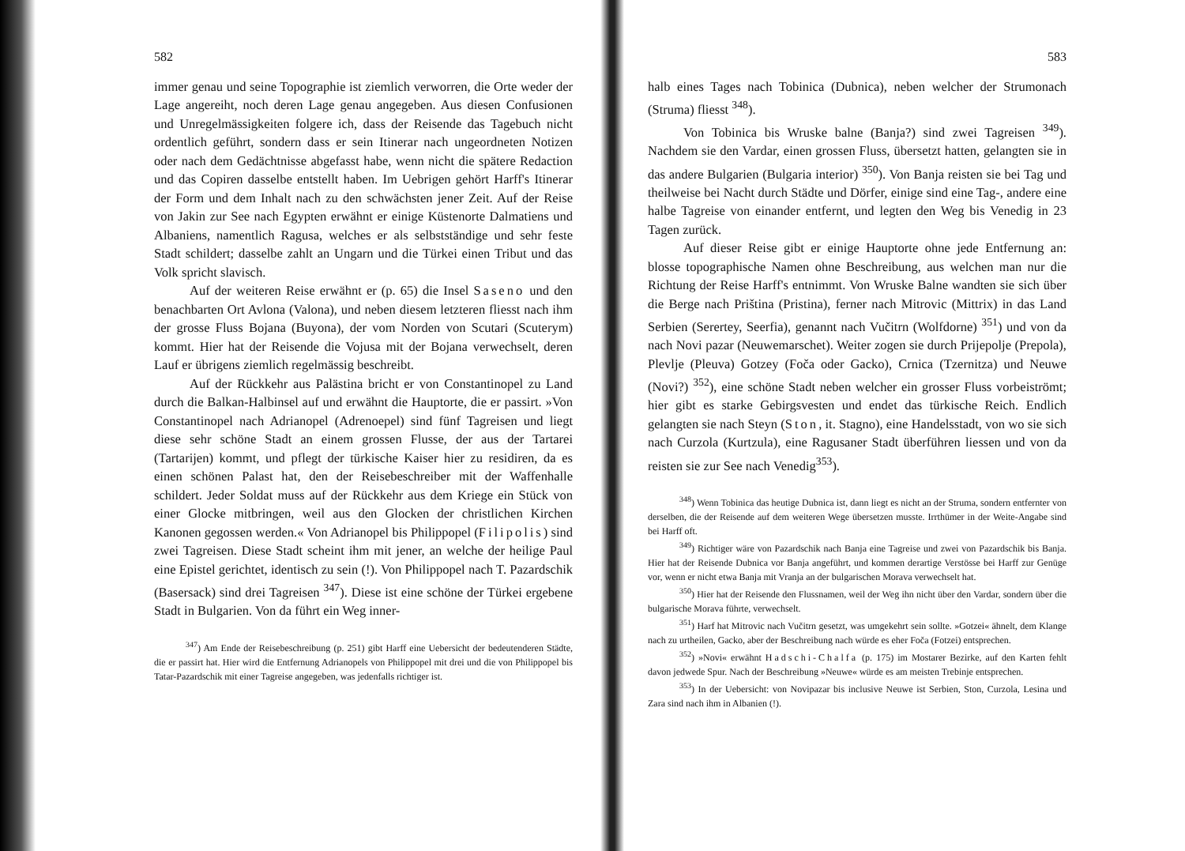582
immer genau und seine Topographie ist ziemlich verworren, die Orte weder der Lage angereiht, noch deren Lage genau angegeben. Aus diesen Confusionen und Unregelmässigkeiten folgere ich, dass der Reisende das Tagebuch nicht ordentlich geführt, sondern dass er sein Itinerar nach ungeordneten Notizen oder nach dem Gedächtnisse abgefasst habe, wenn nicht die spätere Redaction und das Copiren dasselbe entstellt haben. Im Uebrigen gehört Harff's Itinerar der Form und dem Inhalt nach zu den schwächsten jener Zeit. Auf der Reise von Jakin zur See nach Egypten erwähnt er einige Küstenorte Dalmatiens und Albaniens, namentlich Ragusa, welches er als selbstständige und sehr feste Stadt schildert; dasselbe zahlt an Ungarn und die Türkei einen Tribut und das Volk spricht slavisch.
Auf der weiteren Reise erwähnt er (p. 65) die Insel Saseno und den benachbarten Ort Avlona (Valona), und neben diesem letzteren fliesst nach ihm der grosse Fluss Bojana (Buyona), der vom Norden von Scutari (Scuterym) kommt. Hier hat der Reisende die Vojusa mit der Bojana verwechselt, deren Lauf er übrigens ziemlich regelmässig beschreibt.
Auf der Rückkehr aus Palästina bricht er von Constantinopel zu Land durch die Balkan-Halbinsel auf und erwähnt die Hauptorte, die er passirt. »Von Constantinopel nach Adrianopel (Adrenoepel) sind fünf Tagreisen und liegt diese sehr schöne Stadt an einem grossen Flusse, der aus der Tartarei (Tartarijen) kommt, und pflegt der türkische Kaiser hier zu residiren, da es einen schönen Palast hat, den der Reisebeschreiber mit der Waffenhalle schildert. Jeder Soldat muss auf der Rückkehr aus dem Kriege ein Stück von einer Glocke mitbringen, weil aus den Glocken der christlichen Kirchen Kanonen gegossen werden.« Von Adrianopel bis Philippopel (Filipolis) sind zwei Tagreisen. Diese Stadt scheint ihm mit jener, an welche der heilige Paul eine Epistel gerichtet, identisch zu sein (!). Von Philippopel nach T. Pazardschik (Basersack) sind drei Tagreisen <sup>347</sup>). Diese ist eine schöne der Türkei ergebene Stadt in Bulgarien. Von da führt ein Weg inner-
<sup>347</sup>) Am Ende der Reisebeschreibung (p. 251) gibt Harff eine Uebersicht der bedeutenderen Städte, die er passirt hat. Hier wird die Entfernung Adrianopels von Philippopel mit drei und die von Philippopel bis Tatar-Pazardschik mit einer Tagreise angegeben, was jedenfalls richtiger ist.
583
halb eines Tages nach Tobinica (Dubnica), neben welcher der Strumonach (Struma) fliesst <sup>348</sup>).
Von Tobinica bis Wruske balne (Banja?) sind zwei Tagreisen <sup>349</sup>). Nachdem sie den Vardar, einen grossen Fluss, übersetzt hatten, gelangten sie in das andere Bulgarien (Bulgaria interior) <sup>350</sup>). Von Banja reisten sie bei Tag und theilweise bei Nacht durch Städte und Dörfer, einige sind eine Tag-, andere eine halbe Tagreise von einander entfernt, und legten den Weg bis Venedig in 23 Tagen zurück.
Auf dieser Reise gibt er einige Hauptorte ohne jede Entfernung an: blosse topographische Namen ohne Beschreibung, aus welchen man nur die Richtung der Reise Harff's entnimmt. Von Wruske Balne wandten sie sich über die Berge nach Priština (Pristina), ferner nach Mitrovic (Mittrix) in das Land Serbien (Serertey, Seerfia), genannt nach Vučitrn (Wolfdorne) <sup>351</sup>) und von da nach Novi pazar (Neuwemarschet). Weiter zogen sie durch Prijepolje (Prepola), Plevlje (Pleuva) Gotzey (Foča oder Gacko), Crnica (Tzernitza) und Neuwe (Novi?) <sup>352</sup>), eine schöne Stadt neben welcher ein grosser Fluss vorbeiströmt; hier gibt es starke Gebirgsvesten und endet das türkische Reich. Endlich gelangten sie nach Steyn (Ston, it. Stagno), eine Handelsstadt, von wo sie sich nach Curzola (Kurtzula), eine Ragusaner Stadt überführen liessen und von da reisten sie zur See nach Venedig<sup>353</sup>).
<sup>348</sup>) Wenn Tobinica das heutige Dubnica ist, dann liegt es nicht an der Struma, sondern entfernter von derselben, die der Reisende auf dem weiteren Wege übersetzen musste. Irrthümer in der Weite-Angabe sind bei Harff oft.
<sup>349</sup>) Richtiger wäre von Pazardschik nach Banja eine Tagreise und zwei von Pazardschik bis Banja. Hier hat der Reisende Dubnica vor Banja angeführt, und kommen derartige Verstösse bei Harff zur Genüge vor, wenn er nicht etwa Banja mit Vranja an der bulgarischen Morava verwechselt hat.
<sup>350</sup>) Hier hat der Reisende den Flussnamen, weil der Weg ihn nicht über den Vardar, sondern über die bulgarische Morava führte, verwechselt.
<sup>351</sup>) Harf hat Mitrovic nach Vučitrn gesetzt, was umgekehrt sein sollte. »Gotzei« ähnelt, dem Klange nach zu urtheilen, Gacko, aber der Beschreibung nach würde es eher Foča (Fotzei) entsprechen.
<sup>352</sup>) »Novi« erwähnt Hadschi-Chalfa (p. 175) im Mostarer Bezirke, auf den Karten fehlt davon jedwede Spur. Nach der Beschreibung »Neuwe« würde es am meisten Trebinje entsprechen.
<sup>353</sup>) In der Uebersicht: von Novipazar bis inclusive Neuwe ist Serbien, Ston, Curzola, Lesina und Zara sind nach ihm in Albanien (!).